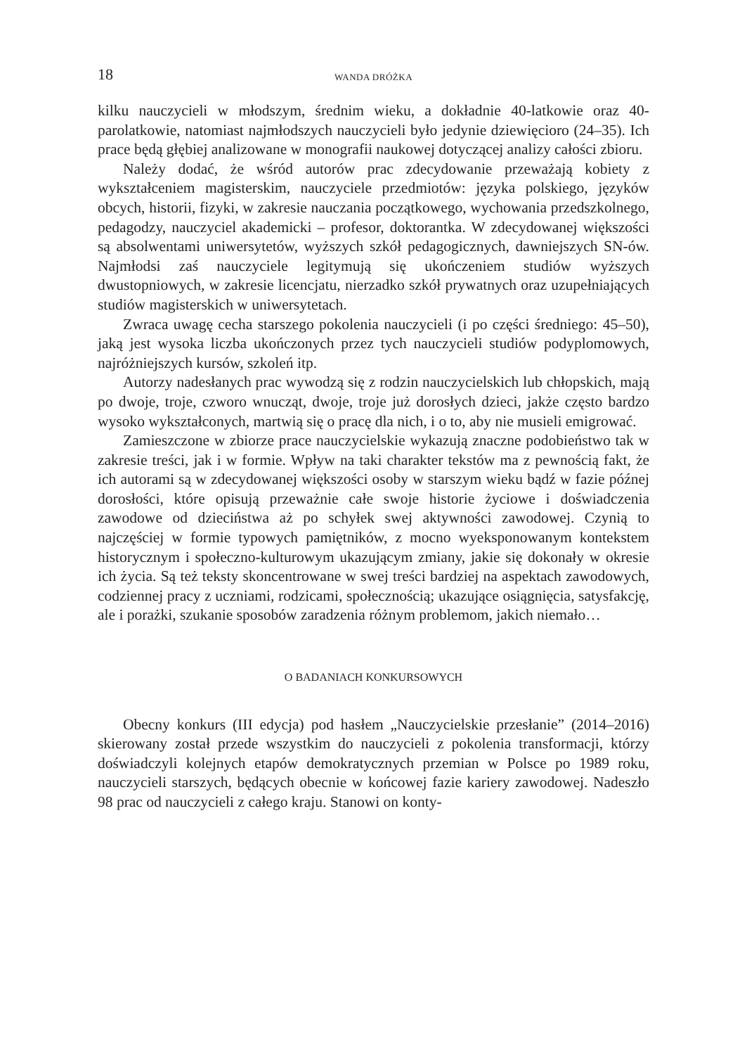18 WANDA DRÓŻKA
kilku nauczycieli w młodszym, średnim wieku, a dokładnie 40-latkowie oraz 40-parolatkowie, natomiast najmłodszych nauczycieli było jedynie dziewięcioro (24–35). Ich prace będą głębiej analizowane w monografii naukowej dotyczącej analizy całości zbioru.
Należy dodać, że wśród autorów prac zdecydowanie przeważają kobiety z wykształceniem magisterskim, nauczyciele przedmiotów: języka polskiego, języków obcych, historii, fizyki, w zakresie nauczania początkowego, wychowania przedszkolnego, pedagodzy, nauczyciel akademicki – profesor, doktorantka. W zdecydowanej większości są absolwentami uniwersytetów, wyższych szkół pedagogicznych, dawniejszych SN-ów. Najmłodsi zaś nauczyciele legitymują się ukończeniem studiów wyższych dwustopniowych, w zakresie licencjatu, nierzadko szkół prywatnych oraz uzupełniających studiów magisterskich w uniwersytetach.
Zwraca uwagę cecha starszego pokolenia nauczycieli (i po części średniego: 45–50), jaką jest wysoka liczba ukończonych przez tych nauczycieli studiów podyplomowych, najróżniejszych kursów, szkoleń itp.
Autorzy nadesłanych prac wywodzą się z rodzin nauczycielskich lub chłopskich, mają po dwoje, troje, czworo wnucząt, dwoje, troje już dorosłych dzieci, jakże często bardzo wysoko wykształconych, martwią się o pracę dla nich, i o to, aby nie musieli emigrować.
Zamieszczone w zbiorze prace nauczycielskie wykazują znaczne podobieństwo tak w zakresie treści, jak i w formie. Wpływ na taki charakter tekstów ma z pewnością fakt, że ich autorami są w zdecydowanej większości osoby w starszym wieku bądź w fazie późnej dorosłości, które opisują przeważnie całe swoje historie życiowe i doświadczenia zawodowe od dzieciństwa aż po schyłek swej aktywności zawodowej. Czynią to najczęściej w formie typowych pamiętników, z mocno wyeksponowanym kontekstem historycznym i społeczno-kulturowym ukazującym zmiany, jakie się dokonały w okresie ich życia. Są też teksty skoncentrowane w swej treści bardziej na aspektach zawodowych, codziennej pracy z uczniami, rodzicami, społecznością; ukazujące osiągnięcia, satysfakcję, ale i porażki, szukanie sposobów zaradzenia różnym problemom, jakich niemało…
O BADANIACH KONKURSOWYCH
Obecny konkurs (III edycja) pod hasłem „Nauczycielskie przesłanie” (2014–2016) skierowany został przede wszystkim do nauczycieli z pokolenia transformacji, którzy doświadczyli kolejnych etapów demokratycznych przemian w Polsce po 1989 roku, nauczycieli starszych, będących obecnie w końcowej fazie kariery zawodowej. Nadeszło 98 prac od nauczycieli z całego kraju. Stanowi on konty-